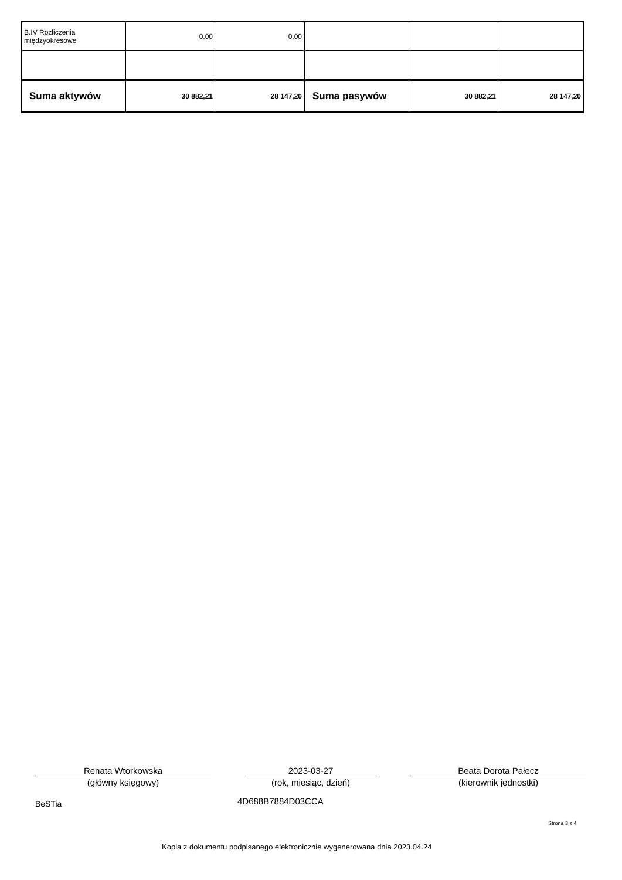| B.IV Rozliczenia międzyokresowe | 0,00 | 0,00 | | | |
| Suma aktywów | 30 882,21 | 28 147,20 | Suma pasywów | 30 882,21 | 28 147,20 |
Renata Wtorkowska
(główny księgowy)
2023-03-27
(rok, miesiąc, dzień)
Beata Dorota Pałecz
(kierownik jednostki)
BeSTia 4D688B7884D03CCA
Strona 3 z 4
Kopia z dokumentu podpisanego elektronicznie wygenerowana dnia 2023.04.24